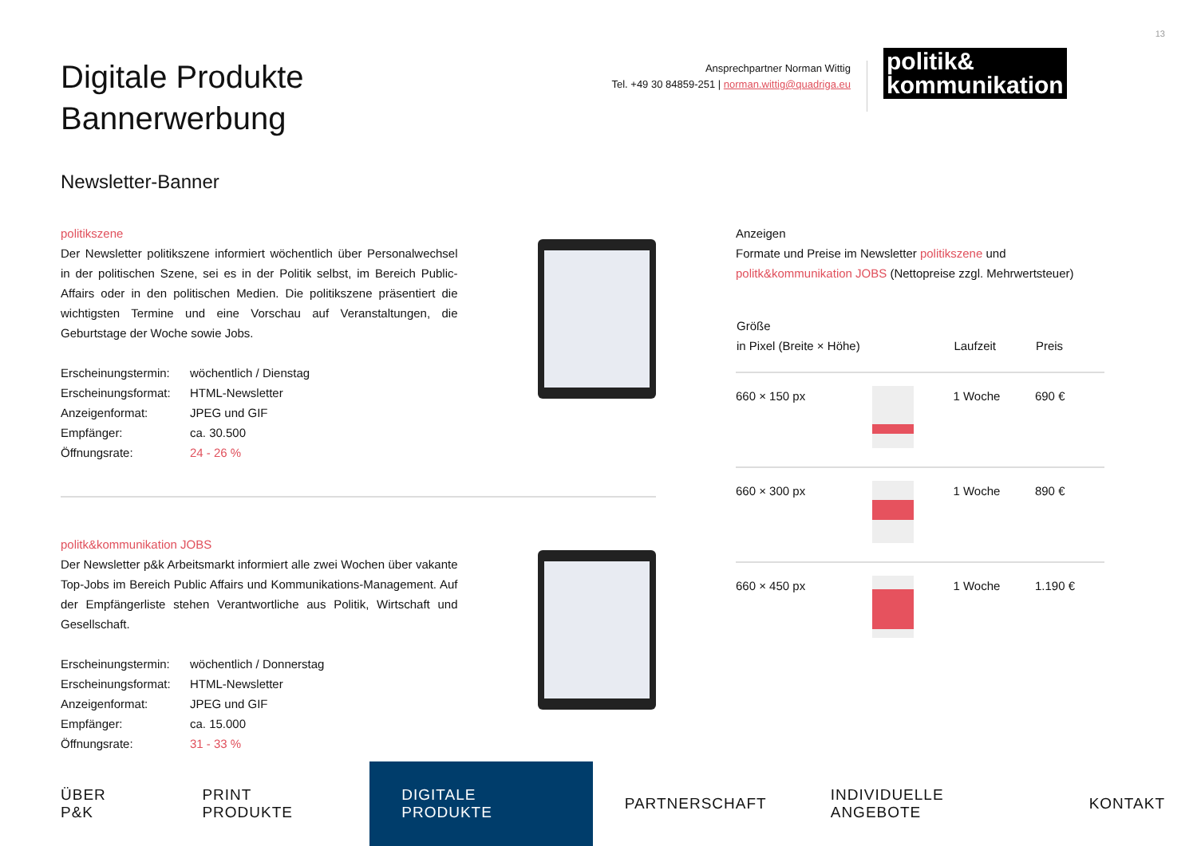13
Digitale Produkte
Bannerwerbung
Ansprechpartner Norman Wittig
Tel. +49 30 84859-251 | norman.wittig@quadriga.eu
politik&
kommunikation
Newsletter-Banner
politikszene
Der Newsletter politikszene informiert wöchentlich über Personalwechsel in der politischen Szene, sei es in der Politik selbst, im Bereich Public-Affairs oder in den politischen Medien. Die politikszene präsentiert die wichtigsten Termine und eine Vorschau auf Veranstaltungen, die Geburtstage der Woche sowie Jobs.
| Erscheinungstermin: | wöchentlich / Dienstag |
| Erscheinungsformat: | HTML-Newsletter |
| Anzeigenformat: | JPEG und GIF |
| Empfänger: | ca. 30.500 |
| Öffnungsrate: | 24 - 26 % |
politk&kommunikation JOBS
Der Newsletter p&k Arbeitsmarkt informiert alle zwei Wochen über vakante Top-Jobs im Bereich Public Affairs und Kommunikations-Management. Auf der Empfängerliste stehen Verantwortliche aus Politik, Wirtschaft und Gesellschaft.
| Erscheinungstermin: | wöchentlich / Donnerstag |
| Erscheinungsformat: | HTML-Newsletter |
| Anzeigenformat: | JPEG und GIF |
| Empfänger: | ca. 15.000 |
| Öffnungsrate: | 31 - 33 % |
Anzeigen
Formate und Preise im Newsletter politikszene und politk&kommunikation JOBS (Nettopreise zzgl. Mehrwertsteuer)
| Größe in Pixel (Breite × Höhe) | | Laufzeit | Preis |
| --- | --- | --- | --- |
| 660 × 150 px | | 1 Woche | 690 € |
| 660 × 300 px | | 1 Woche | 890 € |
| 660 × 450 px | | 1 Woche | 1.190 € |
ÜBER P&K PRINT PRODUKTE DIGITALE PRODUKTE PARTNERSCHAFT INDIVIDUELLE ANGEBOTE KONTAKT